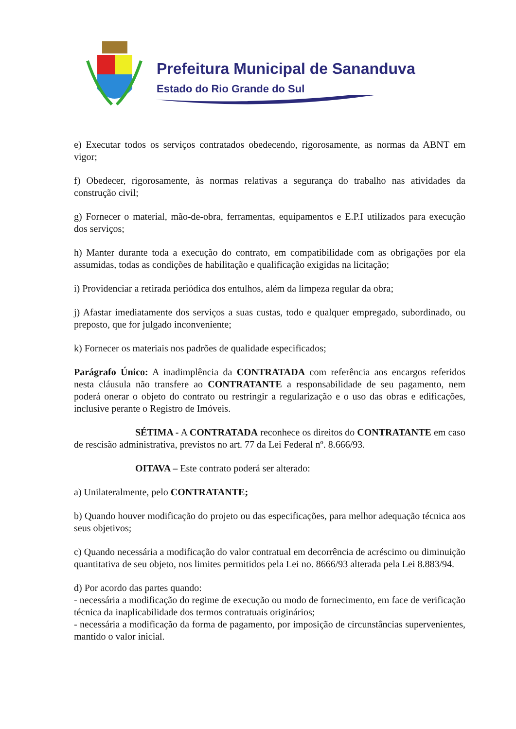Prefeitura Municipal de Sananduva
Estado do Rio Grande do Sul
e) Executar todos os serviços contratados obedecendo, rigorosamente, as normas da ABNT em vigor;
f) Obedecer, rigorosamente, às normas relativas a segurança do trabalho nas atividades da construção civil;
g) Fornecer o material, mão-de-obra, ferramentas, equipamentos e E.P.I utilizados para execução dos serviços;
h) Manter durante toda a execução do contrato, em compatibilidade com as obrigações por ela assumidas, todas as condições de habilitação e qualificação exigidas na licitação;
i) Providenciar a retirada periódica dos entulhos, além da limpeza regular da obra;
j) Afastar imediatamente dos serviços a suas custas, todo e qualquer empregado, subordinado, ou preposto, que for julgado inconveniente;
k) Fornecer os materiais nos padrões de qualidade especificados;
Parágrafo Único: A inadimplência da CONTRATADA com referência aos encargos referidos nesta cláusula não transfere ao CONTRATANTE a responsabilidade de seu pagamento, nem poderá onerar o objeto do contrato ou restringir a regularização e o uso das obras e edificações, inclusive perante o Registro de Imóveis.
SÉTIMA - A CONTRATADA reconhece os direitos do CONTRATANTE em caso de rescisão administrativa, previstos no art. 77 da Lei Federal nº. 8.666/93.
OITAVA – Este contrato poderá ser alterado:
a) Unilateralmente, pelo CONTRATANTE;
b) Quando houver modificação do projeto ou das especificações, para melhor adequação técnica aos seus objetivos;
c) Quando necessária a modificação do valor contratual em decorrência de acréscimo ou diminuição quantitativa de seu objeto, nos limites permitidos pela Lei no. 8666/93 alterada pela Lei 8.883/94.
d) Por acordo das partes quando:
- necessária a modificação do regime de execução ou modo de fornecimento, em face de verificação técnica da inaplicabilidade dos termos contratuais originários;
- necessária a modificação da forma de pagamento, por imposição de circunstâncias supervenientes, mantido o valor inicial.